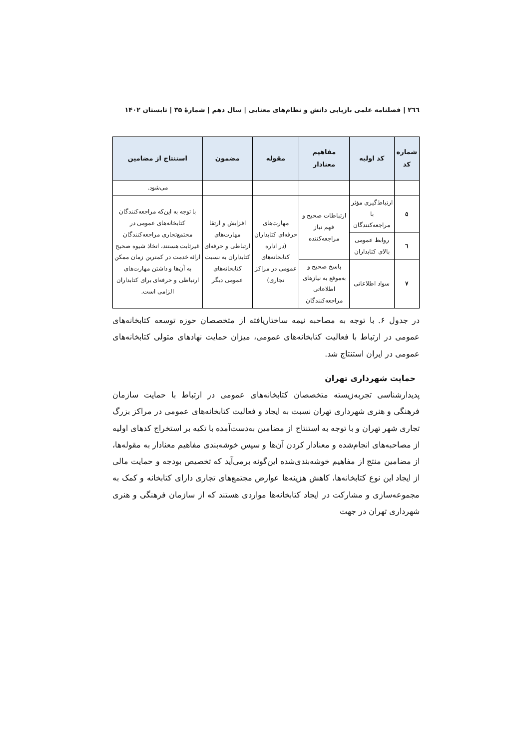۲٦٦ | فصلنامه علمی بازیابی دانش و نظام‌های معنایی | سال دهم | شمارهٔ ۳۵ | تابستان ۱۴۰۲
| شماره کد | کد اولیه | مفاهیم معنادار | مقوله | مضمون | استنتاج از مضامین |
| --- | --- | --- | --- | --- | --- |
| | | | | | می‌شود. |
| ۵ | ارتباط‌گیری مؤثر با مراجعه‌کنندگان | ارتباطات صحیح و فهم نیاز مراجعه‌کننده | مهارت‌های حرفه‌ای کتابداران (در اداره کتابخانه‌های عمومی در مراکز تجاری) | افزایش و ارتقا مهارت‌های ارتباطی و حرفه‌ای کتابداران به نسبت کتابخانه‌های عمومی دیگر | با توجه به این‌که مراجعه‌کنندگان کتابخانه‌های عمومی در مجتمع‌تجاری مراجعه‌کنندگان غیرثابت هستند، اتخاذ شیوه صحیح ارائه خدمت در کمترین زمان ممکن به آن‌ها و داشتن مهارت‌های ارتباطی و حرفه‌ای برای کتابداران الزامی است. |
| ٦ | روابط عمومی بالای کتابداران | | | | |
| ۷ | سواد اطلاعاتی | پاسخ صحیح و به‌موقع به نیازهای اطلاعاتی مراجعه‌کنندگان | | | |
در جدول ۶. با توجه به مصاحبه نیمه ساختاریافته از متخصصان حوزه توسعه کتابخانه‌های عمومی در ارتباط با فعالیت کتابخانه‌های عمومی، میزان حمایت نهادهای متولی کتابخانه‌های عمومی در ایران استنتاج شد.
حمایت شهرداری تهران
پدیدارشناسی تجربه‌زیسته متخصصان کتابخانه‌های عمومی در ارتباط با حمایت سازمان فرهنگی و هنری شهرداری تهران نسبت به ایجاد و فعالیت کتابخانه‌های عمومی در مراکز بزرگ تجاری شهر تهران و با توجه به استنتاج از مضامین به‌دست‌آمده با تکیه بر استخراج کدهای اولیه از مصاحبه‌های انجام‌شده و معنادار کردن آن‌ها و سپس خوشه‌بندی مفاهیم معنادار به مقوله‌ها، از مضامین منتج از مفاهیم خوشه‌بندی‌شده این‌گونه برمی‌آید که تخصیص بودجه و حمایت مالی از ایجاد این نوع کتابخانه‌ها، کاهش هزینه‌ها عوارض مجتمع‌های تجاری دارای کتابخانه و کمک به مجموعه‌سازی و مشارکت در ایجاد کتابخانه‌ها مواردی هستند که از سازمان فرهنگی و هنری شهرداری تهران در جهت